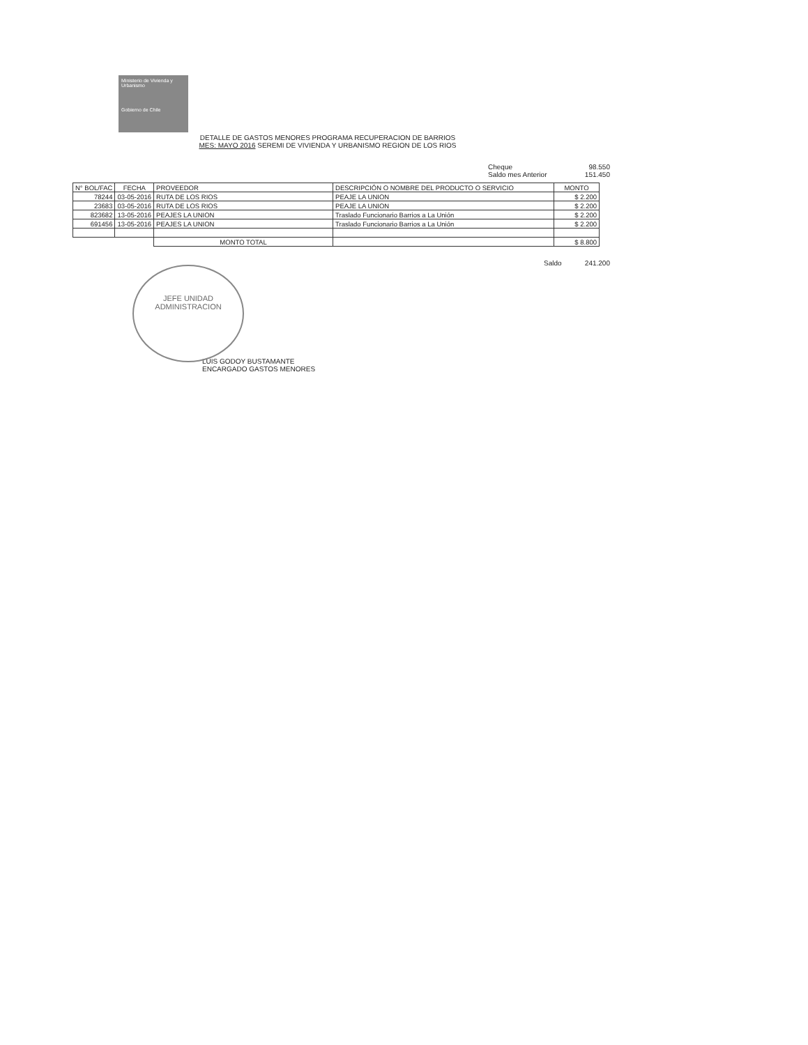Ministerio de Vivienda y Urbanismo
Gobierno de Chile
DETALLE DE GASTOS MENORES PROGRAMA RECUPERACION DE BARRIOS
MES: MAYO 2016 SEREMI DE VIVIENDA Y URBANISMO REGION DE LOS RIOS
Cheque 98.550
Saldo mes Anterior 151.450
| N° BOL/FAC | FECHA | PROVEEDOR | DESCRIPCIÓN O NOMBRE DEL PRODUCTO O SERVICIO | MONTO |
| --- | --- | --- | --- | --- |
| 78244 | 03-05-2016 | RUTA DE LOS RIOS | PEAJE LA UNION | $ 2.200 |
| 23683 | 03-05-2016 | RUTA DE LOS RIOS | PEAJE LA UNION | $ 2.200 |
| 823682 | 13-05-2016 | PEAJES LA UNION | Traslado Funcionario Barrios a La Unión | $ 2.200 |
| 691456 | 13-05-2016 | PEAJES LA UNION | Traslado Funcionario Barrios a La Unión | $ 2.200 |
| | | MONTO TOTAL | | $ 8.800 |
Saldo 241.200
JEFE UNIDAD
ADMINISTRACION
LUIS GODOY BUSTAMANTE
ENCARGADO GASTOS MENORES